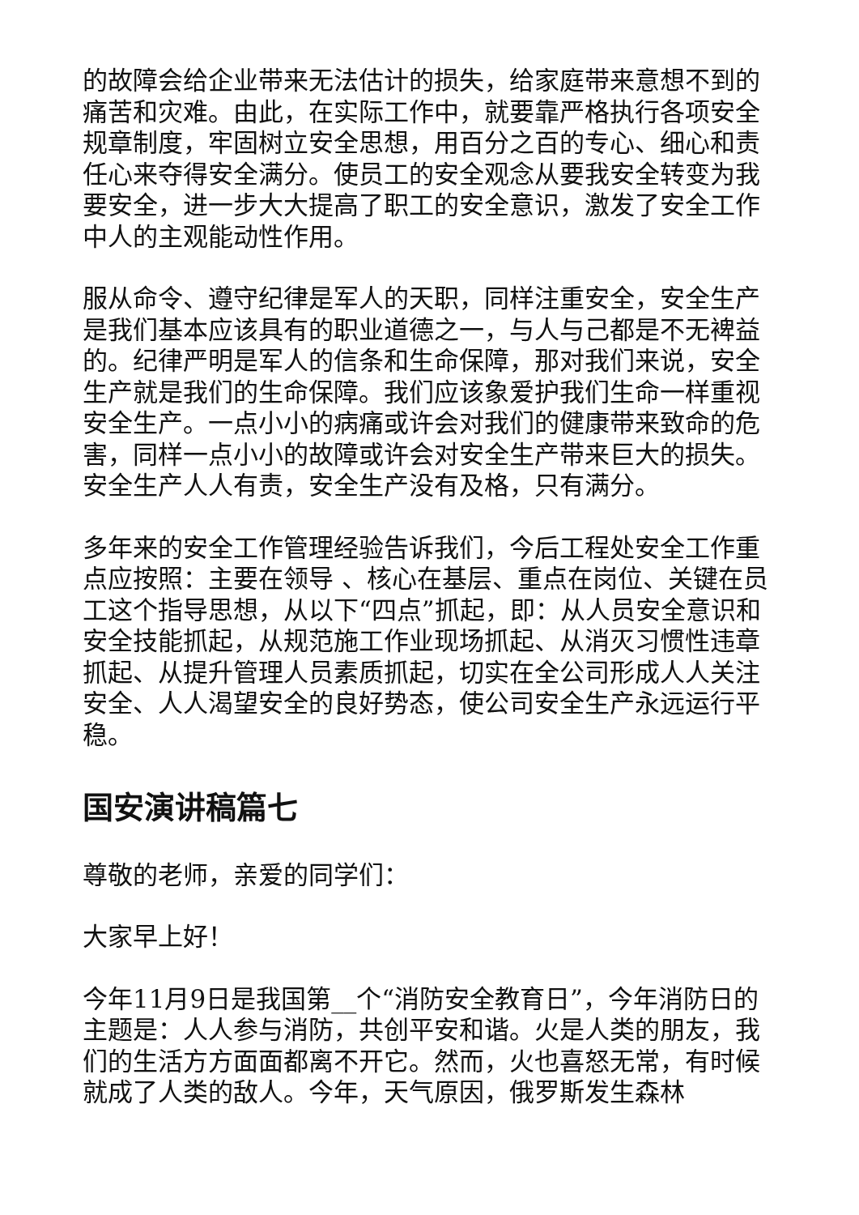的故障会给企业带来无法估计的损失，给家庭带来意想不到的痛苦和灾难。由此，在实际工作中，就要靠严格执行各项安全规章制度，牢固树立安全思想，用百分之百的专心、细心和责任心来夺得安全满分。使员工的安全观念从要我安全转变为我要安全，进一步大大提高了职工的安全意识，激发了安全工作中人的主观能动性作用。
服从命令、遵守纪律是军人的天职，同样注重安全，安全生产是我们基本应该具有的职业道德之一，与人与己都是不无裨益的。纪律严明是军人的信条和生命保障，那对我们来说，安全生产就是我们的生命保障。我们应该象爱护我们生命一样重视安全生产。一点小小的病痛或许会对我们的健康带来致命的危害，同样一点小小的故障或许会对安全生产带来巨大的损失。安全生产人人有责，安全生产没有及格，只有满分。
多年来的安全工作管理经验告诉我们，今后工程处安全工作重点应按照：主要在领导 、核心在基层、重点在岗位、关键在员工这个指导思想，从以下“四点”抓起，即：从人员安全意识和安全技能抓起，从规范施工作业现场抓起、从消灭习惯性违章抓起、从提升管理人员素质抓起，切实在全公司形成人人关注安全、人人渴望安全的良好势态，使公司安全生产永远运行平稳。
国安演讲稿篇七
尊敬的老师，亲爱的同学们：
大家早上好！
今年11月9日是我国第__个“消防安全教育日”，今年消防日的主题是：人人参与消防，共创平安和谐。火是人类的朋友，我们的生活方方面面都离不开它。然而，火也喜怒无常，有时候就成了人类的敌人。今年，天气原因，俄罗斯发生森林